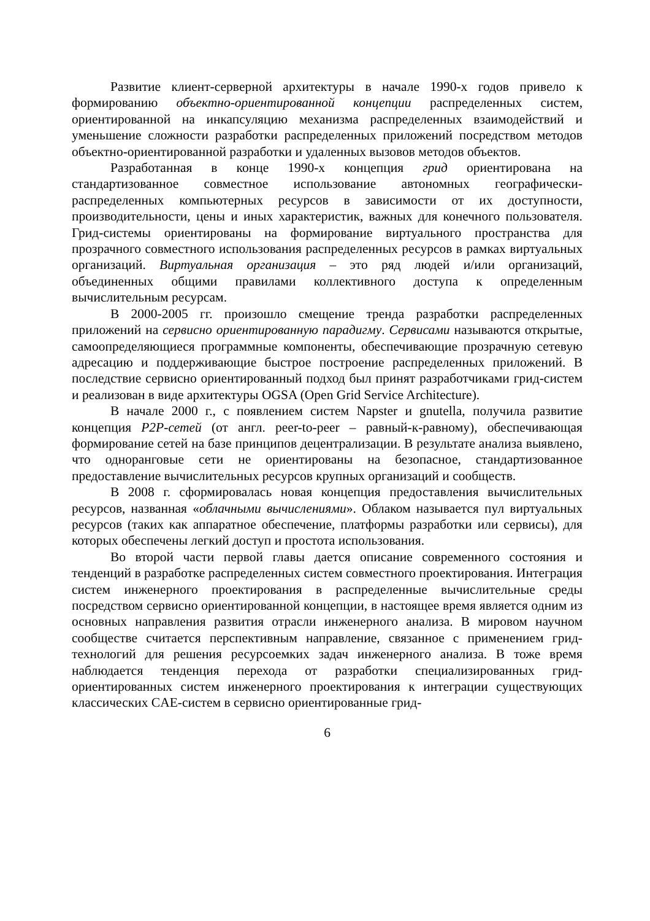Развитие клиент-серверной архитектуры в начале 1990-х годов привело к формированию объектно-ориентированной концепции распределенных систем, ориентированной на инкапсуляцию механизма распределенных взаимодействий и уменьшение сложности разработки распределенных приложений посредством методов объектно-ориентированной разработки и удаленных вызовов методов объектов.
Разработанная в конце 1990-х концепция грид ориентирована на стандартизованное совместное использование автономных географически-распределенных компьютерных ресурсов в зависимости от их доступности, производительности, цены и иных характеристик, важных для конечного пользователя. Грид-системы ориентированы на формирование виртуального пространства для прозрачного совместного использования распределенных ресурсов в рамках виртуальных организаций. Виртуальная организация – это ряд людей и/или организаций, объединенных общими правилами коллективного доступа к определенным вычислительным ресурсам.
В 2000-2005 гг. произошло смещение тренда разработки распределенных приложений на сервисно ориентированную парадигму. Сервисами называются открытые, самоопределяющиеся программные компоненты, обеспечивающие прозрачную сетевую адресацию и поддерживающие быстрое построение распределенных приложений. В последствие сервисно ориентированный подход был принят разработчиками грид-систем и реализован в виде архитектуры OGSA (Open Grid Service Architecture).
В начале 2000 г., с появлением систем Napster и gnutella, получила развитие концепция P2P-сетей (от англ. peer-to-peer – равный-к-равному), обеспечивающая формирование сетей на базе принципов децентрализации. В результате анализа выявлено, что одноранговые сети не ориентированы на безопасное, стандартизованное предоставление вычислительных ресурсов крупных организаций и сообществ.
В 2008 г. сформировалась новая концепция предоставления вычислительных ресурсов, названная «облачными вычислениями». Облаком называется пул виртуальных ресурсов (таких как аппаратное обеспечение, платформы разработки или сервисы), для которых обеспечены легкий доступ и простота использования.
Во второй части первой главы дается описание современного состояния и тенденций в разработке распределенных систем совместного проектирования. Интеграция систем инженерного проектирования в распределенные вычислительные среды посредством сервисно ориентированной концепции, в настоящее время является одним из основных направления развития отрасли инженерного анализа. В мировом научном сообществе считается перспективным направление, связанное с применением грид-технологий для решения ресурсоемких задач инженерного анализа. В тоже время наблюдается тенденция перехода от разработки специализированных грид-ориентированных систем инженерного проектирования к интеграции существующих классических CAE-систем в сервисно ориентированные грид-
6